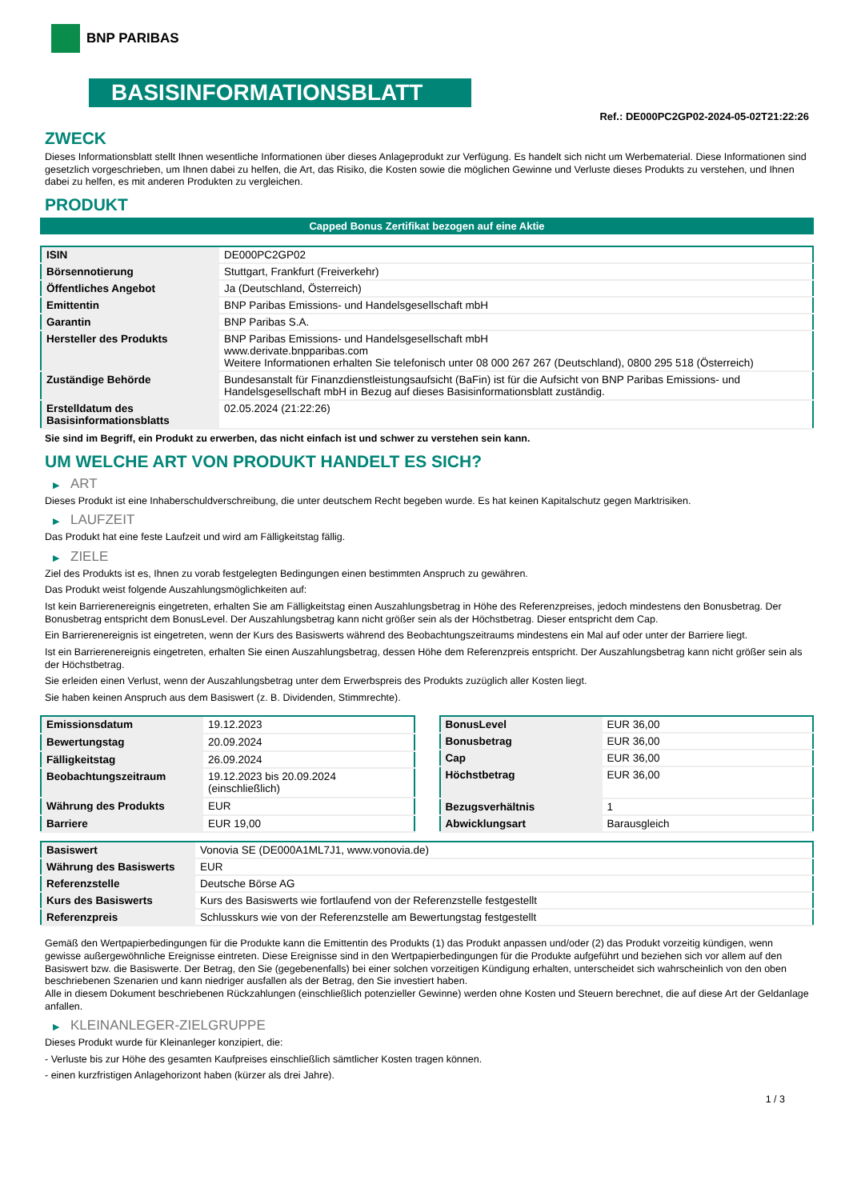BNP PARIBAS
BASISINFORMATIONSBLATT
Ref.: DE000PC2GP02-2024-05-02T21:22:26
ZWECK
Dieses Informationsblatt stellt Ihnen wesentliche Informationen über dieses Anlageprodukt zur Verfügung. Es handelt sich nicht um Werbematerial. Diese Informationen sind gesetzlich vorgeschrieben, um Ihnen dabei zu helfen, die Art, das Risiko, die Kosten sowie die möglichen Gewinne und Verluste dieses Produkts zu verstehen, und Ihnen dabei zu helfen, es mit anderen Produkten zu vergleichen.
PRODUKT
Capped Bonus Zertifikat bezogen auf eine Aktie
| ISIN | DE000PC2GP02 |
| Börsennotierung | Stuttgart, Frankfurt (Freiverkehr) |
| Öffentliches Angebot | Ja (Deutschland, Österreich) |
| Emittentin | BNP Paribas Emissions- und Handelsgesellschaft mbH |
| Garantin | BNP Paribas S.A. |
| Hersteller des Produkts | BNP Paribas Emissions- und Handelsgesellschaft mbH www.derivate.bnpparibas.com Weitere Informationen erhalten Sie telefonisch unter 08 000 267 267 (Deutschland), 0800 295 518 (Österreich) |
| Zuständige Behörde | Bundesanstalt für Finanzdienstleistungsaufsicht (BaFin) ist für die Aufsicht von BNP Paribas Emissions- und Handelsgesellschaft mbH in Bezug auf dieses Basisinformationsblatt zuständig. |
| Erstelldatum des Basisinformationsblatts | 02.05.2024 (21:22:26) |
Sie sind im Begriff, ein Produkt zu erwerben, das nicht einfach ist und schwer zu verstehen sein kann.
UM WELCHE ART VON PRODUKT HANDELT ES SICH?
▶ ART
Dieses Produkt ist eine Inhaberschuldverschreibung, die unter deutschem Recht begeben wurde. Es hat keinen Kapitalschutz gegen Marktrisiken.
▶ LAUFZEIT
Das Produkt hat eine feste Laufzeit und wird am Fälligkeitstag fällig.
▶ ZIELE
Ziel des Produkts ist es, Ihnen zu vorab festgelegten Bedingungen einen bestimmten Anspruch zu gewähren.
Das Produkt weist folgende Auszahlungsmöglichkeiten auf:
Ist kein Barrierenereignis eingetreten, erhalten Sie am Fälligkeitstag einen Auszahlungsbetrag in Höhe des Referenzpreises, jedoch mindestens den Bonusbetrag. Der Bonusbetrag entspricht dem BonusLevel. Der Auszahlungsbetrag kann nicht größer sein als der Höchstbetrag. Dieser entspricht dem Cap.
Ein Barrierenereignis ist eingetreten, wenn der Kurs des Basiswerts während des Beobachtungszeitraums mindestens ein Mal auf oder unter der Barriere liegt.
Ist ein Barrierenereignis eingetreten, erhalten Sie einen Auszahlungsbetrag, dessen Höhe dem Referenzpreis entspricht. Der Auszahlungsbetrag kann nicht größer sein als der Höchstbetrag.
Sie erleiden einen Verlust, wenn der Auszahlungsbetrag unter dem Erwerbspreis des Produkts zuzüglich aller Kosten liegt.
Sie haben keinen Anspruch aus dem Basiswert (z. B. Dividenden, Stimmrechte).
| Emissionsdatum | 19.12.2023 |
| Bewertungstag | 20.09.2024 |
| Fälligkeitstag | 26.09.2024 |
| Beobachtungszeitraum | 19.12.2023 bis 20.09.2024 (einschließlich) |
| Währung des Produkts | EUR |
| Barriere | EUR 19,00 |
| BonusLevel | EUR 36,00 |
| Bonusbetrag | EUR 36,00 |
| Cap | EUR 36,00 |
| Höchstbetrag | EUR 36,00 |
| Bezugsverhältnis | 1 |
| Abwicklungsart | Barausgleich |
| Basiswert | Vonovia SE (DE000A1ML7J1, www.vonovia.de) |
| Währung des Basiswerts | EUR |
| Referenzstelle | Deutsche Börse AG |
| Kurs des Basiswerts | Kurs des Basiswerts wie fortlaufend von der Referenzstelle festgestellt |
| Referenzpreis | Schlusskurs wie von der Referenzstelle am Bewertungstag festgestellt |
Gemäß den Wertpapierbedingungen für die Produkte kann die Emittentin des Produkts (1) das Produkt anpassen und/oder (2) das Produkt vorzeitig kündigen, wenn gewisse außergewöhnliche Ereignisse eintreten. Diese Ereignisse sind in den Wertpapierbedingungen für die Produkte aufgeführt und beziehen sich vor allem auf den Basiswert bzw. die Basiswerte. Der Betrag, den Sie (gegebenenfalls) bei einer solchen vorzeitigen Kündigung erhalten, unterscheidet sich wahrscheinlich von den oben beschriebenen Szenarien und kann niedriger ausfallen als der Betrag, den Sie investiert haben.
Alle in diesem Dokument beschriebenen Rückzahlungen (einschließlich potenzieller Gewinne) werden ohne Kosten und Steuern berechnet, die auf diese Art der Geldanlage anfallen.
▶ KLEINANLEGER-ZIELGRUPPE
Dieses Produkt wurde für Kleinanleger konzipiert, die:
- Verluste bis zur Höhe des gesamten Kaufpreises einschließlich sämtlicher Kosten tragen können.
- einen kurzfristigen Anlagehorizont haben (kürzer als drei Jahre).
1 / 3